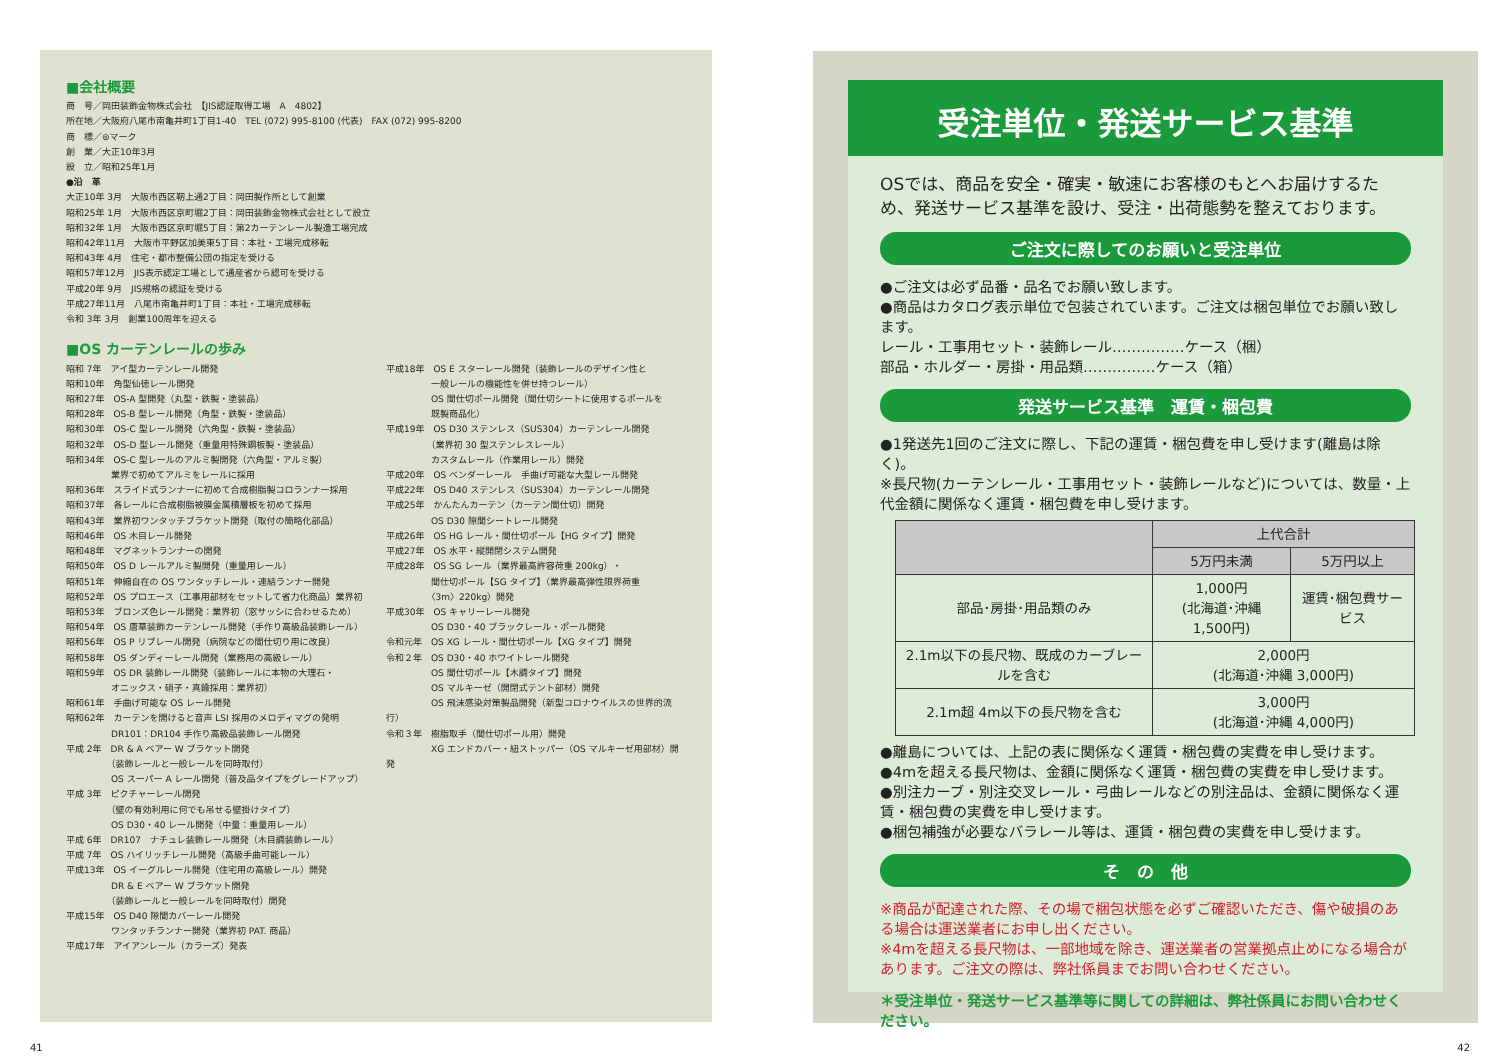■会社概要
商　号／岡田装飾金物株式会社　【JIS認証取得工場　A　4802】
所在地／大阪府八尾市南亀井町1丁目1-40　TEL (072) 995-8100 (代表)　FAX (072) 995-8200
商　標／⊜マーク
創　業／大正10年3月
設　立／昭和25年1月
●沿　革
大正10年 3月　大阪市西区靭上通2丁目：岡田製作所として創業
昭和25年 1月　大阪市西区京町堀2丁目：岡田装飾金物株式会社として設立
昭和32年 1月　大阪市西区京町堀5丁目：第2カーテンレール製造工場完成
昭和42年11月　大阪市平野区加美東5丁目：本社・工場完成移転
昭和43年 4月　住宅・都市整備公団の指定を受ける
昭和57年12月　JIS表示認定工場として通産省から認可を受ける
平成20年 9月　JIS規格の認証を受ける
平成27年11月　八尾市南亀井町1丁目：本社・工場完成移転
令和 3年 3月　創業100周年を迎える
■OS カーテンレールの歩み
昭和 7年　アイ型カーテンレール開発
昭和10年　角型仙徳レール開発
昭和27年　OS-A 型開発（丸型・鉄製・塗装品）
昭和28年　OS-B 型レール開発（角型・鉄製・塗装品）
昭和30年　OS-C 型レール開発（六角型・鉄製・塗装品）
昭和32年　OS-D 型レール開発（重量用特殊鋼板製・塗装品）
昭和34年　OS-C 型レールのアルミ製開発（六角型・アルミ製）
　　　　　業界で初めてアルミをレールに採用
昭和36年　スライド式ランナーに初めて合成樹脂製コロランナー採用
昭和37年　各レールに合成樹脂被膜金属積層板を初めて採用
昭和43年　業界初ワンタッチブラケット開発（取付の簡略化部品）
昭和46年　OS 木目レール開発
昭和48年　マグネットランナーの開発
昭和50年　OS D レールアルミ製開発（重量用レール）
昭和51年　伸縮自在の OS ワンタッチレール・連結ランナー開発
昭和52年　OS プロエース（工事用部材をセットして省力化商品）業界初
昭和53年　ブロンズ色レール開発：業界初（窓サッシに合わせるため）
昭和54年　OS 唐草装飾カーテンレール開発（手作り高級品装飾レール）
昭和56年　OS P リブレール開発（病院などの間仕切り用に改良）
昭和58年　OS ダンディーレール開発（業務用の高級レール）
昭和59年　OS DR 装飾レール開発（装飾レールに本物の大理石・
　　　　　オニックス・硝子・真鍮採用：業界初）
昭和61年　手曲げ可能な OS レール開発
昭和62年　カーテンを開けると音声 LSI 採用のメロディマグの発明
　　　　　DR101：DR104 手作り高級品装飾レール開発
平成 2年　DR & A ベアー W ブラケット開発
　　　　　（装飾レールと一般レールを同時取付）
　　　　　OS スーパー A レール開発（普及品タイプをグレードアップ）
平成 3年　ピクチャーレール開発
　　　　　（壁の有効利用に何でも吊せる壁掛けタイプ）
　　　　　OS D30・40 レール開発（中量：重量用レール）
平成 6年　DR107　ナチュレ装飾レール開発（木目調装飾レール）
平成 7年　OS ハイリッチレール開発（高級手曲可能レール）
平成13年　OS イーグルレール開発（住宅用の高級レール）開発
　　　　　DR & E ベアー W ブラケット開発
　　　　　（装飾レールと一般レールを同時取付）開発
平成15年　OS D40 隙間カバーレール開発
　　　　　ワンタッチランナー開発（業界初 PAT. 商品）
平成17年　アイアンレール（カラーズ）発表
平成18年　OS E スターレール開発（装飾レールのデザイン性と
　　　　　一般レールの機能性を併せ持つレール）
　　　　　OS 間仕切ポール開発（間仕切シートに使用するポールを
　　　　　既製商品化）
平成19年　OS D30 ステンレス（SUS304）カーテンレール開発
　　　　　（業界初 30 型ステンレスレール）
　　　　　カスタムレール（作業用レール）開発
平成20年　OS ベンダーレール　手曲げ可能な大型レール開発
平成22年　OS D40 ステンレス（SUS304）カーテンレール開発
平成25年　かんたんカーテン（カーテン間仕切）開発
　　　　　OS D30 隙間シートレール開発
平成26年　OS HG レール・間仕切ポール【HG タイプ】開発
平成27年　OS 水平・縦開閉システム開発
平成28年　OS SG レール（業界最高許容荷重 200kg）・
　　　　　間仕切ポール【SG タイプ】（業界最高弾性限界荷重
　　　　　〈3m〉220kg）開発
平成30年　OS キャリーレール開発
　　　　　OS D30・40 ブラックレール・ポール開発
令和元年　OS XG レール・間仕切ポール【XG タイプ】開発
令和２年　OS D30・40 ホワイトレール開発
　　　　　OS 間仕切ポール【木調タイプ】開発
　　　　　OS マルキーゼ（開閉式テント部材）開発
　　　　　OS 飛沫感染対策製品開発（新型コロナウイルスの世界的流行）
令和３年　樹脂取手（間仕切ポール用）開発
　　　　　XG エンドカバー・紐ストッパー（OS マルキーゼ用部材）開発
受注単位・発送サービス基準
OSでは、商品を安全・確実・敏速にお客様のもとへお届けするため、発送サービス基準を設け、受注・出荷態勢を整えております。
ご注文に際してのお願いと受注単位
●ご注文は必ず品番・品名でお願い致します。
●商品はカタログ表示単位で包装されています。ご注文は梱包単位でお願い致します。
レール・工事用セット・装飾レール……………ケース（梱）
部品・ホルダー・房掛・用品類……………ケース（箱）
発送サービス基準　運賃・梱包費
●1発送先1回のご注文に際し、下記の運賃・梱包費を申し受けます(離島は除く)。
※長尺物(カーテンレール・工事用セット・装飾レールなど)については、数量・上代金額に関係なく運賃・梱包費を申し受けます。
| | 上代合計 | |
| --- | --- | --- |
| | 5万円未満 | 5万円以上 |
| 部品･房掛･用品類のみ | 1,000円 (北海道･沖縄 1,500円) | 運賃･梱包費サービス |
| 2.1m以下の長尺物、既成のカーブレールを含む | 2,000円 (北海道･沖縄 3,000円) | |
| 2.1m超 4m以下の長尺物を含む | 3,000円 (北海道･沖縄 4,000円) | |
●離島については、上記の表に関係なく運賃・梱包費の実費を申し受けます。
●4mを超える長尺物は、金額に関係なく運賃・梱包費の実費を申し受けます。
●別注カーブ・別注交叉レール・弓曲レールなどの別注品は、金額に関係なく運賃・梱包費の実費を申し受けます。
●梱包補強が必要なバラレール等は、運賃・梱包費の実費を申し受けます。
そ　の　他
※商品が配達された際、その場で梱包状態を必ずご確認いただき、傷や破損のある場合は運送業者にお申し出ください。
※4mを超える長尺物は、一部地域を除き、運送業者の営業拠点止めになる場合があります。ご注文の際は、弊社係員までお問い合わせください。
＊受注単位・発送サービス基準等に関しての詳細は、弊社係員にお問い合わせください。
41 42